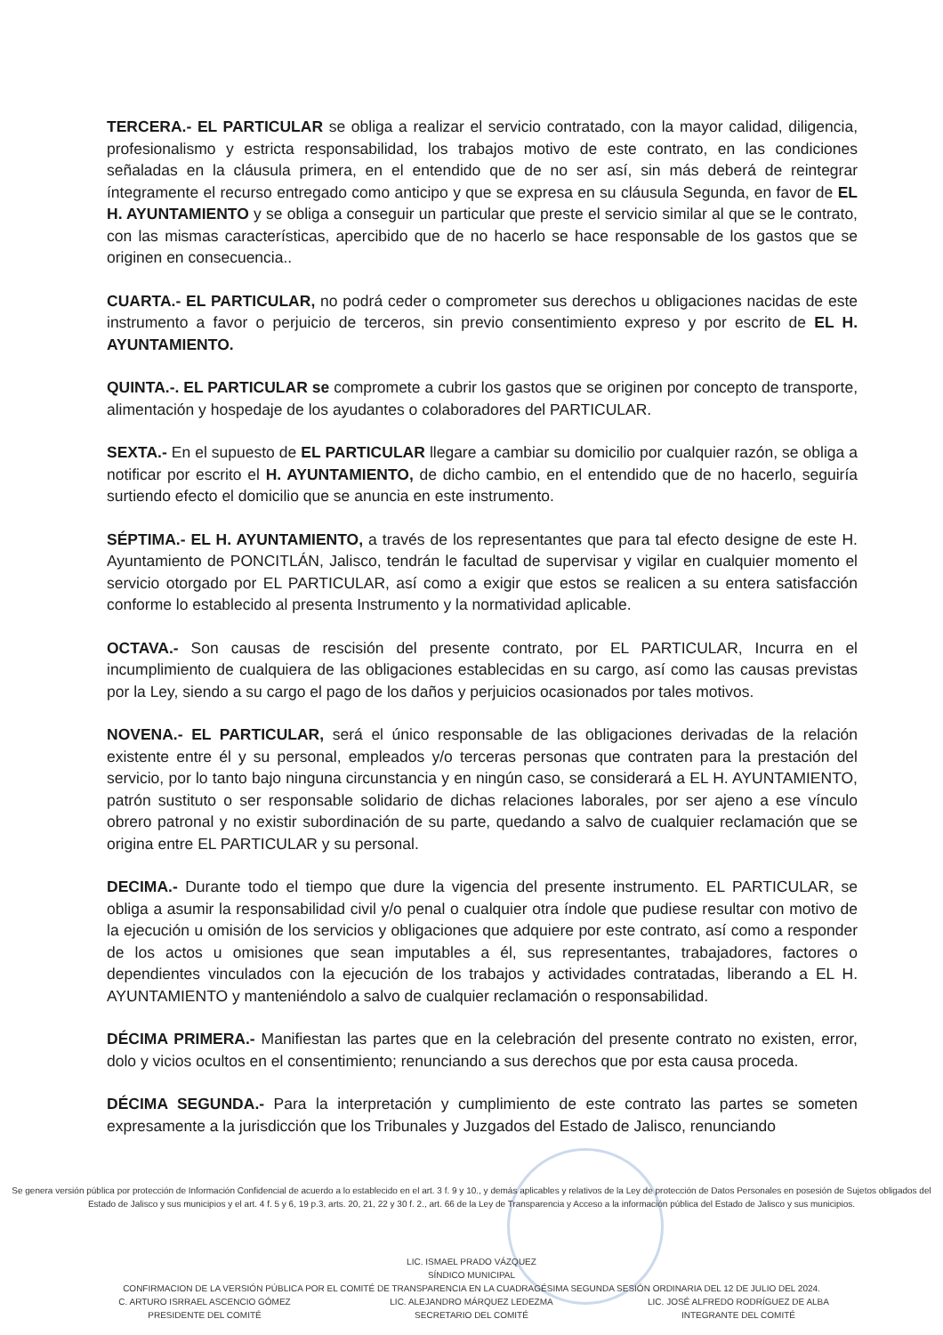TERCERA.- EL PARTICULAR se obliga a realizar el servicio contratado, con la mayor calidad, diligencia, profesionalismo y estricta responsabilidad, los trabajos motivo de este contrato, en las condiciones señaladas en la cláusula primera, en el entendido que de no ser así, sin más deberá de reintegrar íntegramente el recurso entregado como anticipo y que se expresa en su cláusula Segunda, en favor de EL H. AYUNTAMIENTO y se obliga a conseguir un particular que preste el servicio similar al que se le contrato, con las mismas características, apercibido que de no hacerlo se hace responsable de los gastos que se originen en consecuencia..
CUARTA.- EL PARTICULAR, no podrá ceder o comprometer sus derechos u obligaciones nacidas de este instrumento a favor o perjuicio de terceros, sin previo consentimiento expreso y por escrito de EL H. AYUNTAMIENTO.
QUINTA.-. EL PARTICULAR se compromete a cubrir los gastos que se originen por concepto de transporte, alimentación y hospedaje de los ayudantes o colaboradores del PARTICULAR.
SEXTA.- En el supuesto de EL PARTICULAR llegare a cambiar su domicilio por cualquier razón, se obliga a notificar por escrito el H. AYUNTAMIENTO, de dicho cambio, en el entendido que de no hacerlo, seguiría surtiendo efecto el domicilio que se anuncia en este instrumento.
SÉPTIMA.- EL H. AYUNTAMIENTO, a través de los representantes que para tal efecto designe de este H. Ayuntamiento de PONCITLÁN, Jalisco, tendrán le facultad de supervisar y vigilar en cualquier momento el servicio otorgado por EL PARTICULAR, así como a exigir que estos se realicen a su entera satisfacción conforme lo establecido al presenta Instrumento y la normatividad aplicable.
OCTAVA.- Son causas de rescisión del presente contrato, por EL PARTICULAR, Incurra en el incumplimiento de cualquiera de las obligaciones establecidas en su cargo, así como las causas previstas por la Ley, siendo a su cargo el pago de los daños y perjuicios ocasionados por tales motivos.
NOVENA.- EL PARTICULAR, será el único responsable de las obligaciones derivadas de la relación existente entre él y su personal, empleados y/o terceras personas que contraten para la prestación del servicio, por lo tanto bajo ninguna circunstancia y en ningún caso, se considerará a EL H. AYUNTAMIENTO, patrón sustituto o ser responsable solidario de dichas relaciones laborales, por ser ajeno a ese vínculo obrero patronal y no existir subordinación de su parte, quedando a salvo de cualquier reclamación que se origina entre EL PARTICULAR y su personal.
DECIMA.- Durante todo el tiempo que dure la vigencia del presente instrumento. EL PARTICULAR, se obliga a asumir la responsabilidad civil y/o penal o cualquier otra índole que pudiese resultar con motivo de la ejecución u omisión de los servicios y obligaciones que adquiere por este contrato, así como a responder de los actos u omisiones que sean imputables a él, sus representantes, trabajadores, factores o dependientes vinculados con la ejecución de los trabajos y actividades contratadas, liberando a EL H. AYUNTAMIENTO y manteniéndolo a salvo de cualquier reclamación o responsabilidad.
DÉCIMA PRIMERA.- Manifiestan las partes que en la celebración del presente contrato no existen, error, dolo y vicios ocultos en el consentimiento; renunciando a sus derechos que por esta causa proceda.
DÉCIMA SEGUNDA.- Para la interpretación y cumplimiento de este contrato las partes se someten expresamente a la jurisdicción que los Tribunales y Juzgados del Estado de Jalisco, renunciando
Se genera versión pública por protección de Información Confidencial de acuerdo a lo establecido en el art. 3 f. 9 y 10., y demás aplicables y relativos de la Ley de protección de Datos Personales en posesión de Sujetos obligados del Estado de Jalisco y sus municipios y el art. 4 f. 5 y 6, 19 p.3, arts. 20, 21, 22 y 30 f. 2., art. 66 de la Ley de Transparencia y Acceso a la información pública del Estado de Jalisco y sus municipios.
LIC. ISMAEL PRADO VÁZQUEZ
SÍNDICO MUNICIPAL
CONFIRMACION DE LA VERSIÓN PÚBLICA POR EL COMITÉ DE TRANSPARENCIA EN LA CUADRAGÉSIMA SEGUNDA SESIÓN ORDINARIA DEL 12 DE JULIO DEL 2024.
C. ARTURO ISRRAEL ASCENCIO GÓMEZ
PRESIDENTE DEL COMITÉ
LIC. ALEJANDRO MÁRQUEZ LEDEZMA
SECRETARIO DEL COMITÉ
LIC. JOSÉ ALFREDO RODRÍGUEZ DE ALBA
INTEGRANTE DEL COMITÉ